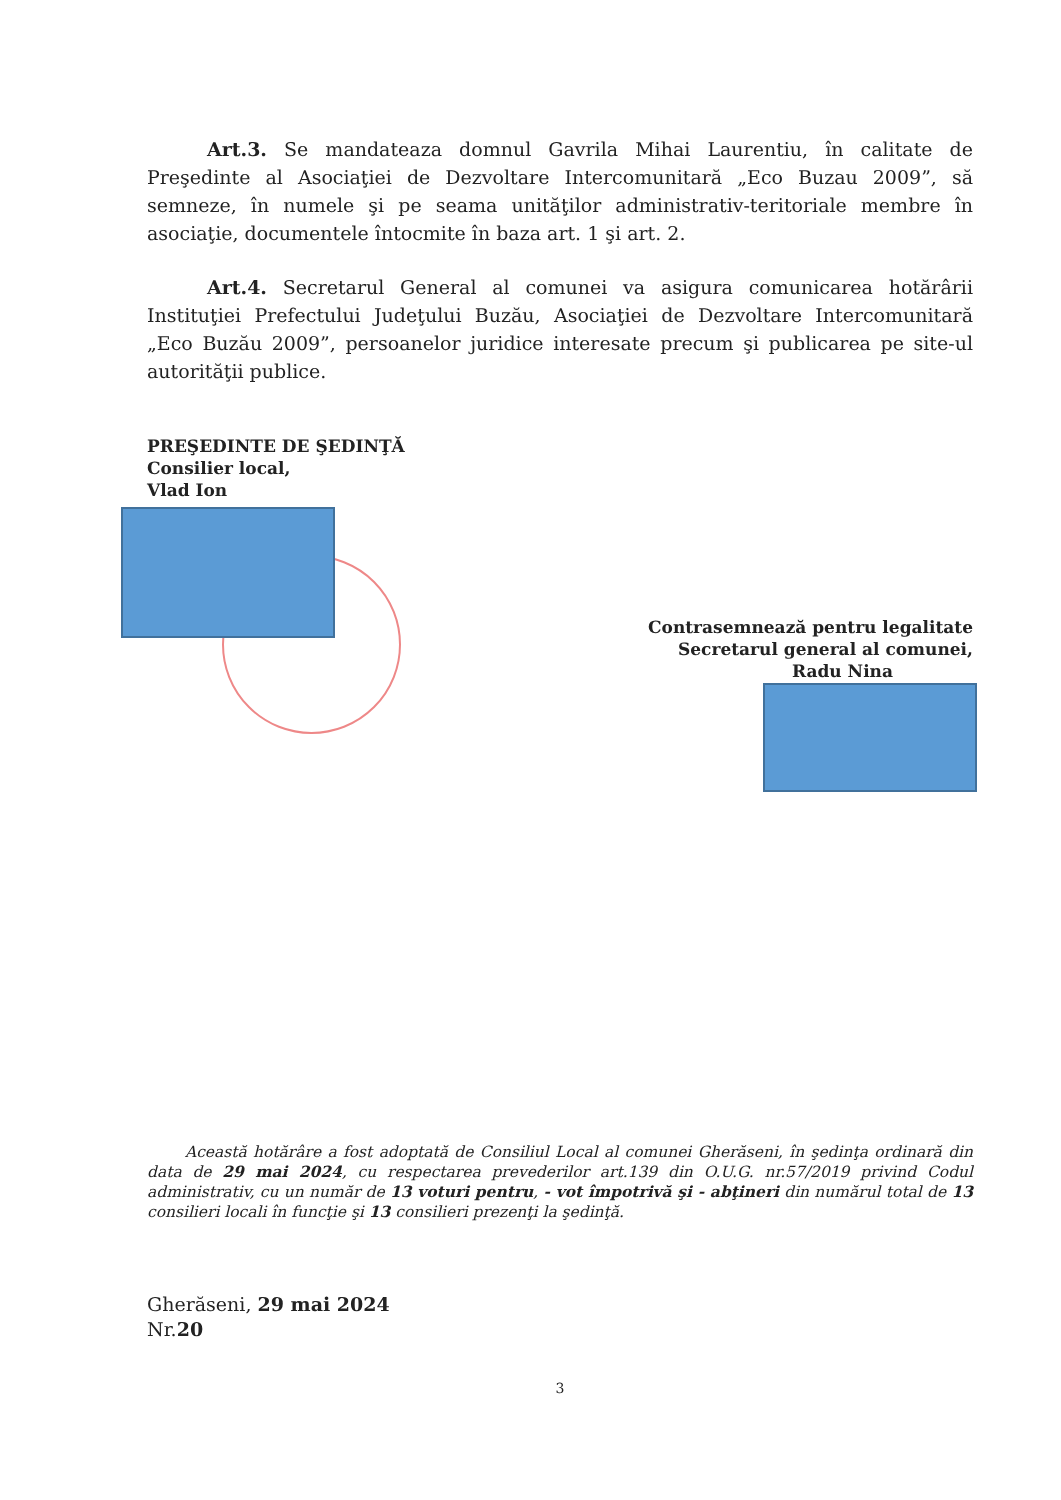Art.3. Se mandateaza domnul Gavrila Mihai Laurentiu, în calitate de Preşedinte al Asociaţiei de Dezvoltare Intercomunitară „Eco Buzau 2009”, să semneze, în numele şi pe seama unităţilor administrativ-teritoriale membre în asociaţie, documentele întocmite în baza art. 1 şi art. 2.
Art.4. Secretarul General al comunei va asigura comunicarea hotărârii Instituţiei Prefectului Judeţului Buzău, Asociaţiei de Dezvoltare Intercomunitară „Eco Buzău 2009”, persoanelor juridice interesate precum şi publicarea pe site-ul autorităţii publice.
PREŞEDINTE DE ŞEDINŢĂ
Consilier local,
Vlad Ion
Contrasemnează pentru legalitate
Secretarul general al comunei,
Radu Nina
Această hotărâre a fost adoptată de Consiliul Local al comunei Gherăseni, în şedinţa ordinară din data de 29 mai 2024, cu respectarea prevederilor art.139 din O.U.G. nr.57/2019 privind Codul administrativ, cu un număr de 13 voturi pentru, - vot împotrivă şi - abţineri din numărul total de 13 consilieri locali în funcţie şi 13 consilieri prezenţi la şedinţă.
Gherăseni, 29 mai 2024
Nr.20
3